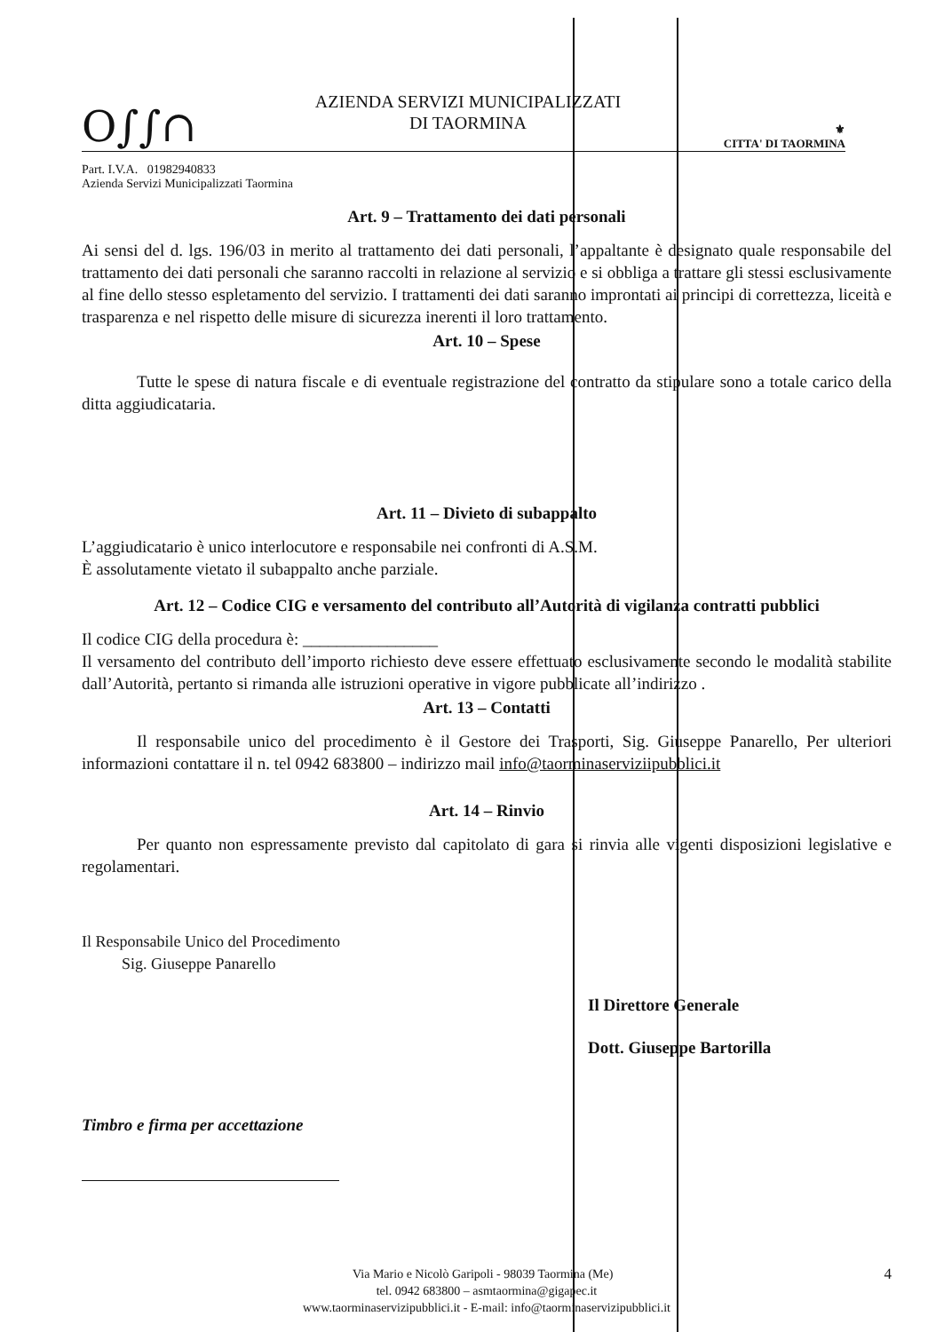O∫∫∩
AZIENDA SERVIZI MUNICIPALIZZATI
DI TAORMINA
⚜
CITTA' DI TAORMINA
Part. I.V.A. 01982940833
Azienda Servizi Municipalizzati Taormina
Art. 9 – Trattamento dei dati personali
Ai sensi del d. lgs. 196/03 in merito al trattamento dei dati personali, l’appaltante è designato quale responsabile del trattamento dei dati personali che saranno raccolti in relazione al servizio e si obbliga a trattare gli stessi esclusivamente al fine dello stesso espletamento del servizio. I trattamenti dei dati saranno improntati ai principi di correttezza, liceità e trasparenza e nel rispetto delle misure di sicurezza inerenti il loro trattamento.
Art. 10 – Spese
Tutte le spese di natura fiscale e di eventuale registrazione del contratto da stipulare sono a totale carico della ditta aggiudicataria.
Art. 11 – Divieto di subappalto
L’aggiudicatario è unico interlocutore e responsabile nei confronti di A.S.M.
È assolutamente vietato il subappalto anche parziale.
Art. 12 – Codice CIG e versamento del contributo all’Autorità di vigilanza contratti pubblici
Il codice CIG della procedura è: ________________
Il versamento del contributo dell’importo richiesto deve essere effettuato esclusivamente secondo le modalità stabilite dall’Autorità, pertanto si rimanda alle istruzioni operative in vigore pubblicate all’indirizzo .
Art. 13 – Contatti
Il responsabile unico del procedimento è il Gestore dei Trasporti, Sig. Giuseppe Panarello, Per ulteriori informazioni contattare il n. tel 0942 683800 – indirizzo mail info@taorminaserviziipubblici.it
Art. 14 – Rinvio
Per quanto non espressamente previsto dal capitolato di gara si rinvia alle vigenti disposizioni legislative e regolamentari.
Il Responsabile Unico del Procedimento
Sig. Giuseppe Panarello
Il Direttore Generale
Dott. Giuseppe Bartorilla
Timbro e firma per accettazione
Via Mario e Nicolò Garipoli - 98039 Taormina (Me) 4
tel. 0942 683800 – asmtaormina@gigapec.it
www.taorminaservizipubblici.it - E-mail: info@taorminaservizipubblici.it